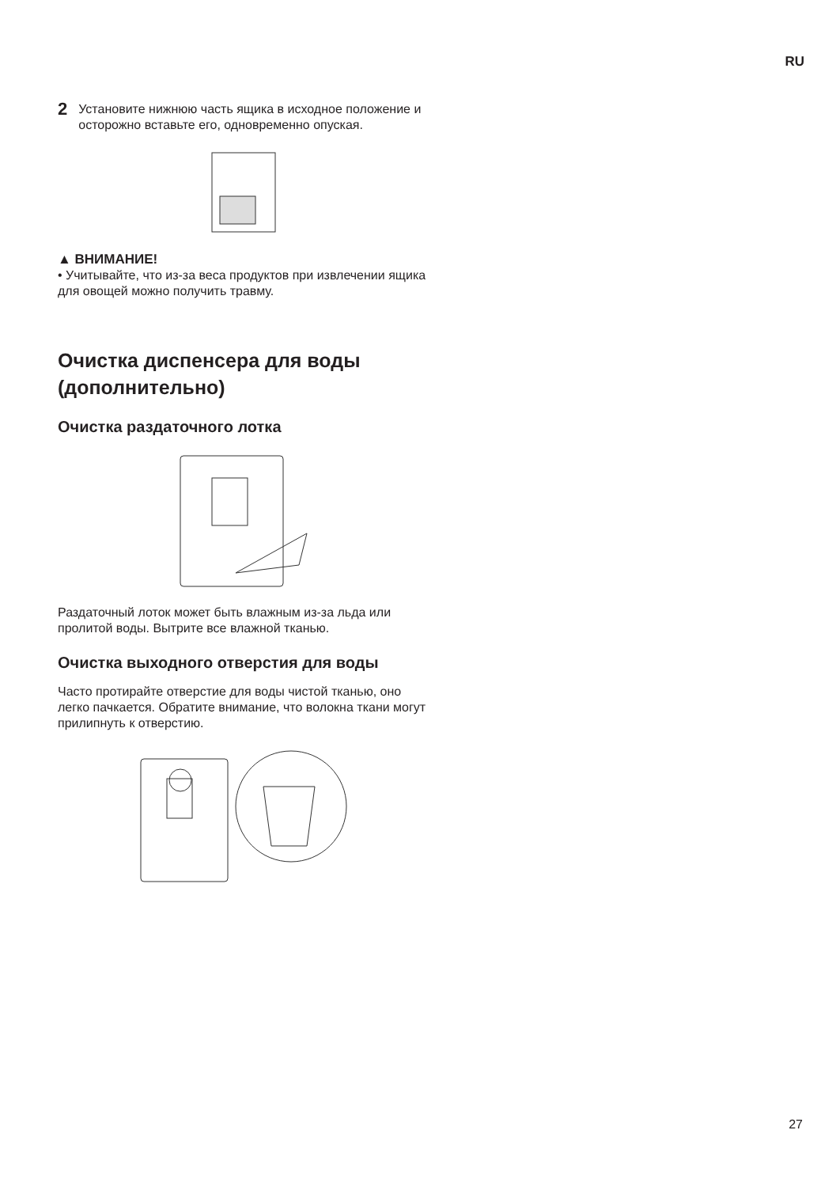RU
2
Установите нижнюю часть ящика в исходное положение и осторожно вставьте его, одновременно опуская.
▲ ВНИМАНИЕ!
• Учитывайте, что из-за веса продуктов при извлечении ящика для овощей можно получить травму.
Очистка диспенсера для воды (дополнительно)
Очистка раздаточного лотка
Раздаточный лоток может быть влажным из-за льда или пролитой воды. Вытрите все влажной тканью.
Очистка выходного отверстия для воды
Часто протирайте отверстие для воды чистой тканью, оно легко пачкается. Обратите внимание, что волокна ткани могут прилипнуть к отверстию.
27